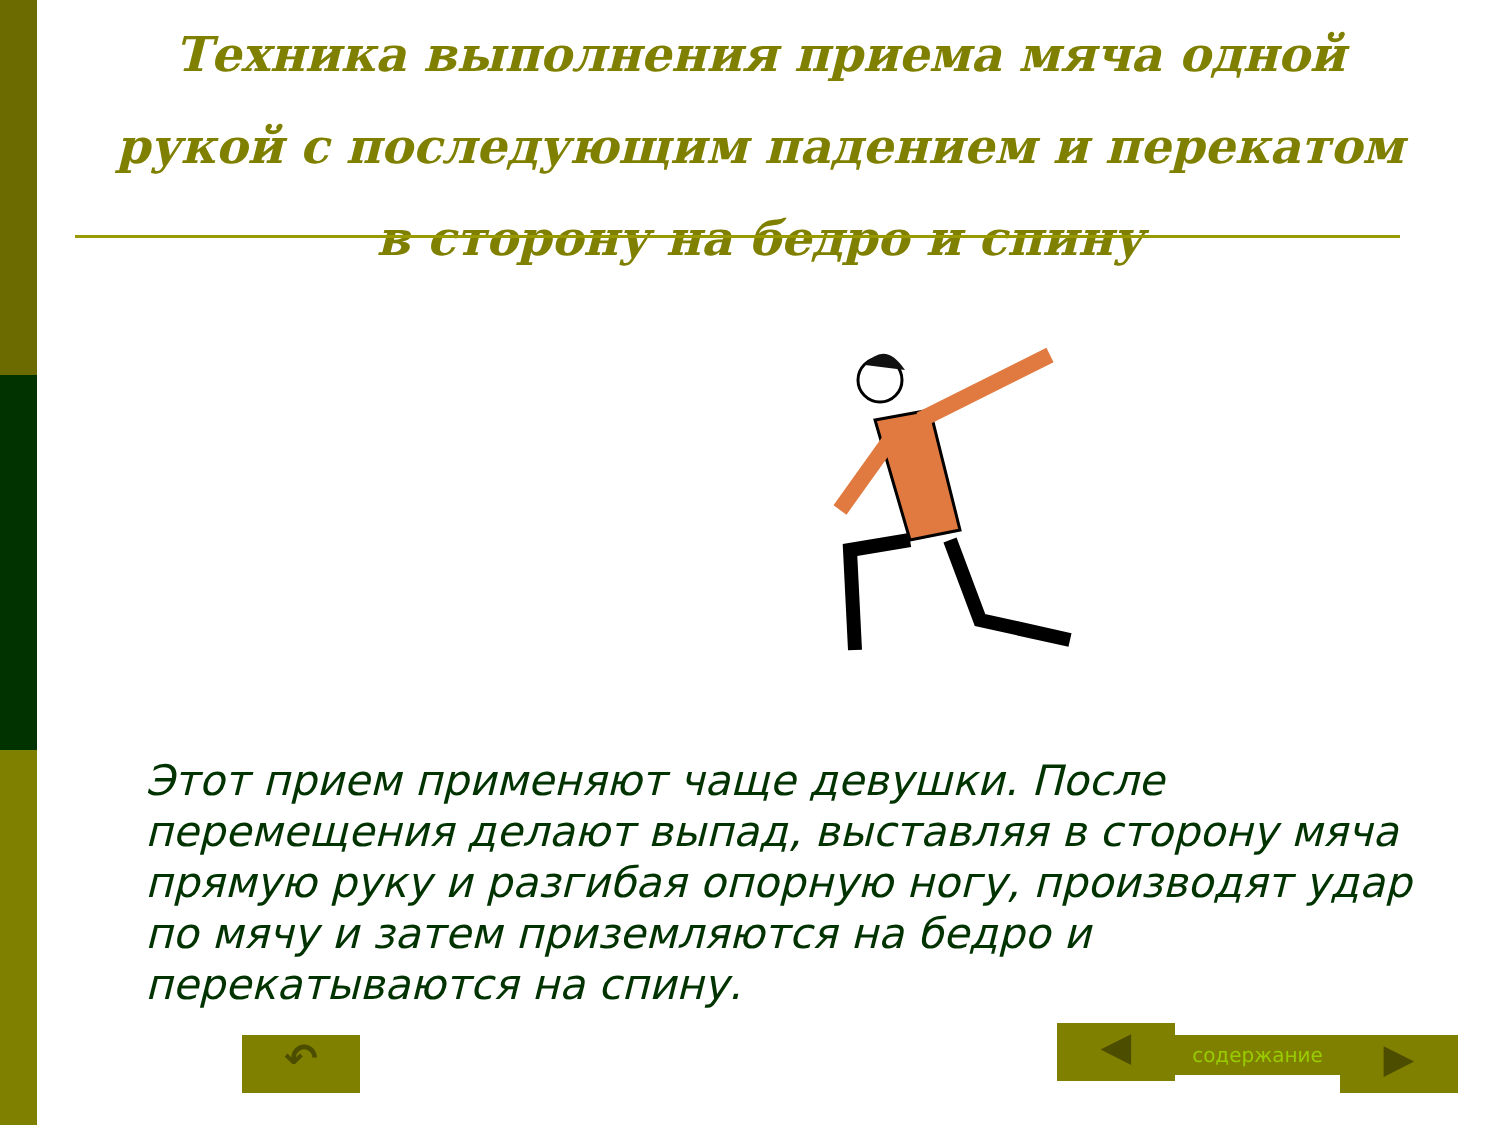Техника выполнения приема мяча одной рукой с последующим падением и перекатом в сторону на бедро и спину
Этот прием применяют чаще девушки. После перемещения делают выпад, выставляя в сторону мяча прямую руку и разгибая опорную ногу, производят удар по мячу и затем приземляются на бедро и перекатываются на спину.
↶ ◀ содержание ▶